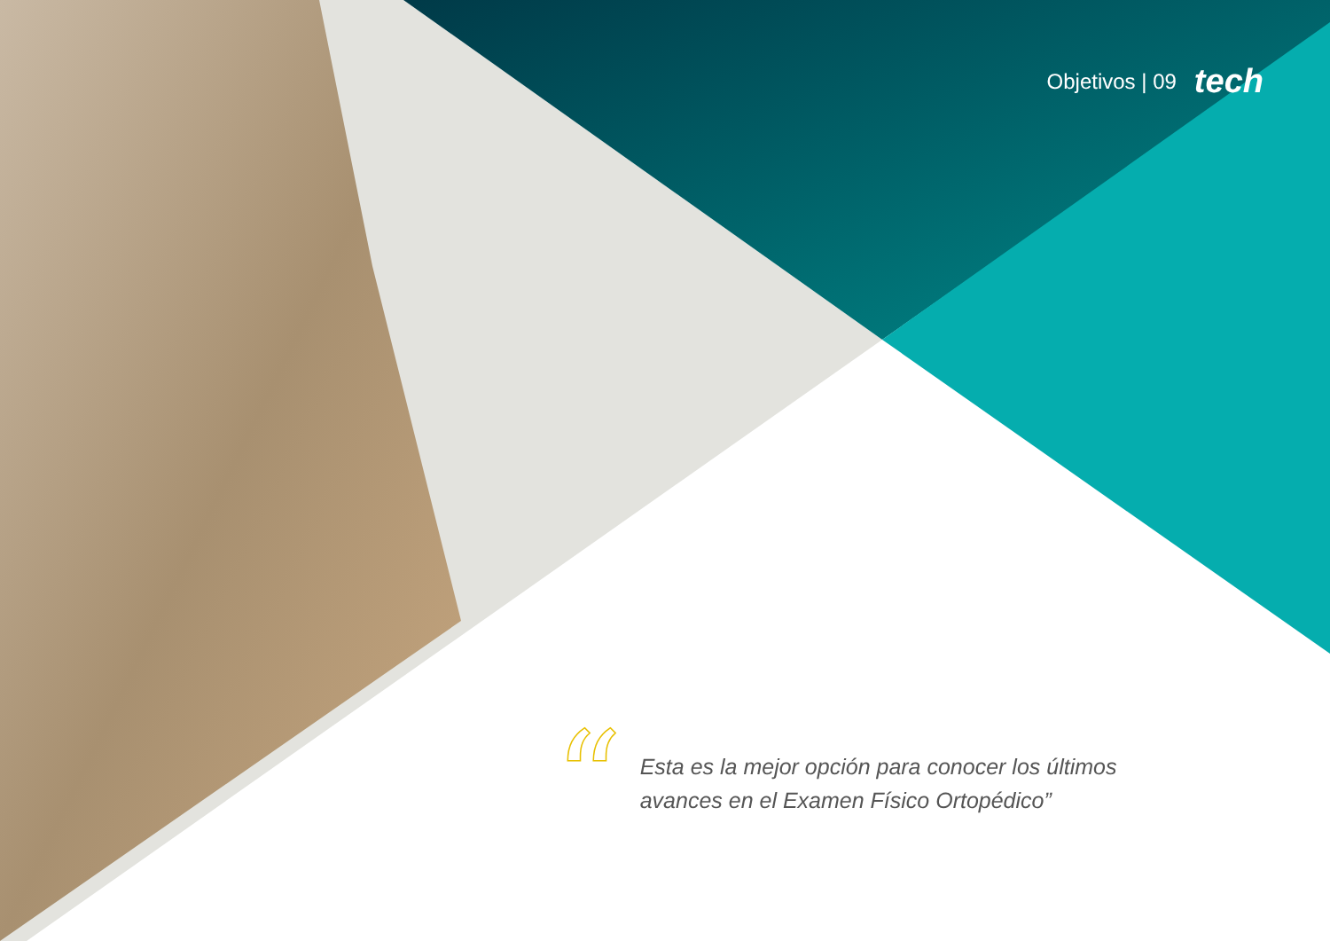Objetivos | 09 tech
“
Esta es la mejor opción para conocer los últimos avances en el Examen Físico Ortopédico”